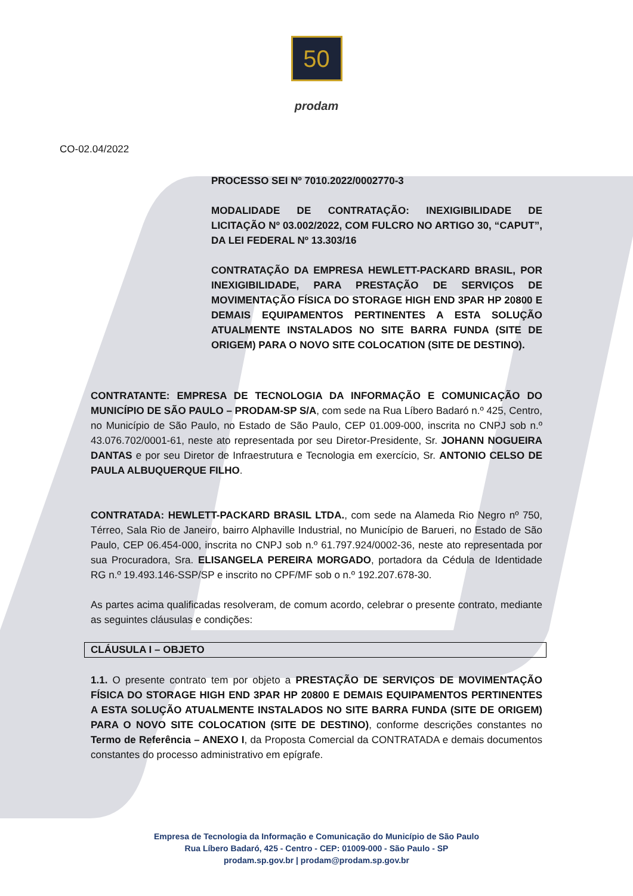50
prodam
CO-02.04/2022
PROCESSO SEI Nº 7010.2022/0002770-3
MODALIDADE DE CONTRATAÇÃO: INEXIGIBILIDADE DE LICITAÇÃO Nº 03.002/2022, COM FULCRO NO ARTIGO 30, “CAPUT”, DA LEI FEDERAL Nº 13.303/16
CONTRATAÇÃO DA EMPRESA HEWLETT-PACKARD BRASIL, POR INEXIGIBILIDADE, PARA PRESTAÇÃO DE SERVIÇOS DE MOVIMENTAÇÃO FÍSICA DO STORAGE HIGH END 3PAR HP 20800 E DEMAIS EQUIPAMENTOS PERTINENTES A ESTA SOLUÇÃO ATUALMENTE INSTALADOS NO SITE BARRA FUNDA (SITE DE ORIGEM) PARA O NOVO SITE COLOCATION (SITE DE DESTINO).
CONTRATANTE: EMPRESA DE TECNOLOGIA DA INFORMAÇÃO E COMUNICAÇÃO DO MUNICÍPIO DE SÃO PAULO – PRODAM-SP S/A, com sede na Rua Líbero Badaró n.º 425, Centro, no Município de São Paulo, no Estado de São Paulo, CEP 01.009-000, inscrita no CNPJ sob n.º 43.076.702/0001-61, neste ato representada por seu Diretor-Presidente, Sr. JOHANN NOGUEIRA DANTAS e por seu Diretor de Infraestrutura e Tecnologia em exercício, Sr. ANTONIO CELSO DE PAULA ALBUQUERQUE FILHO.
CONTRATADA: HEWLETT-PACKARD BRASIL LTDA., com sede na Alameda Rio Negro nº 750, Térreo, Sala Rio de Janeiro, bairro Alphaville Industrial, no Município de Barueri, no Estado de São Paulo, CEP 06.454-000, inscrita no CNPJ sob n.º 61.797.924/0002-36, neste ato representada por sua Procuradora, Sra. ELISANGELA PEREIRA MORGADO, portadora da Cédula de Identidade RG n.º 19.493.146-SSP/SP e inscrito no CPF/MF sob o n.º 192.207.678-30.
As partes acima qualificadas resolveram, de comum acordo, celebrar o presente contrato, mediante as seguintes cláusulas e condições:
CLÁUSULA I – OBJETO
1.1. O presente contrato tem por objeto a PRESTAÇÃO DE SERVIÇOS DE MOVIMENTAÇÃO FÍSICA DO STORAGE HIGH END 3PAR HP 20800 E DEMAIS EQUIPAMENTOS PERTINENTES A ESTA SOLUÇÃO ATUALMENTE INSTALADOS NO SITE BARRA FUNDA (SITE DE ORIGEM) PARA O NOVO SITE COLOCATION (SITE DE DESTINO), conforme descrições constantes no Termo de Referência – ANEXO I, da Proposta Comercial da CONTRATADA e demais documentos constantes do processo administrativo em epígrafe.
Empresa de Tecnologia da Informação e Comunicação do Município de São Paulo
Rua Líbero Badaró, 425 - Centro - CEP: 01009-000 - São Paulo - SP
prodam.sp.gov.br | prodam@prodam.sp.gov.br